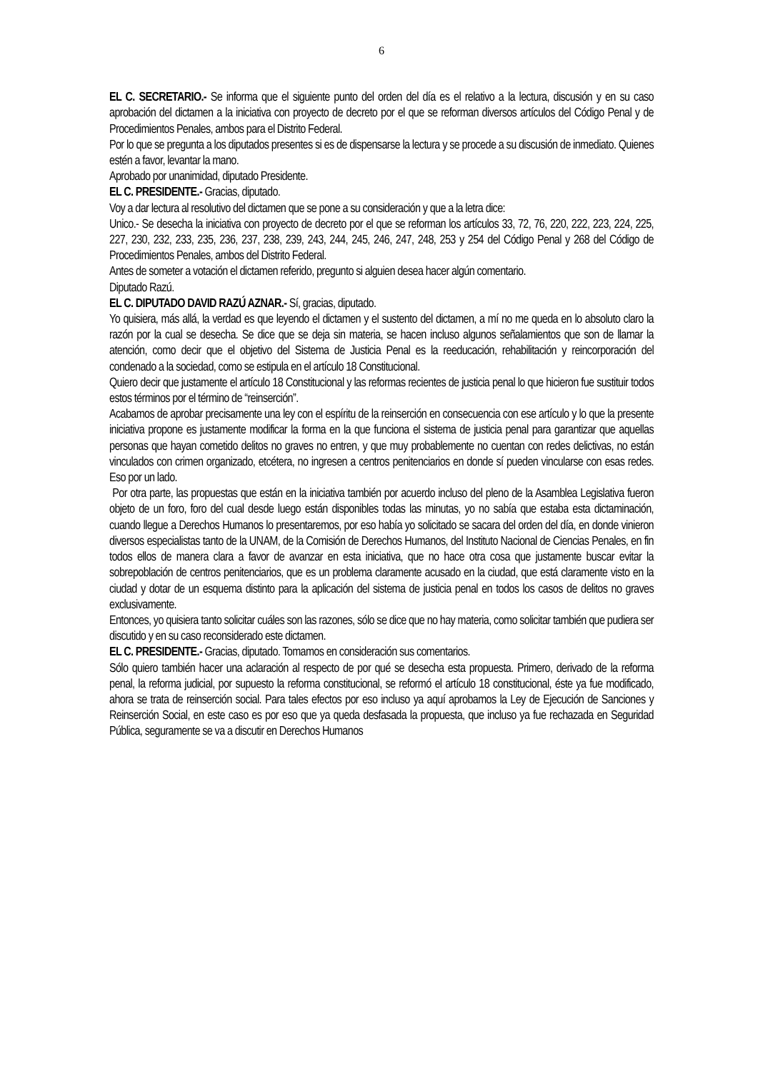6
EL C. SECRETARIO.- Se informa que el siguiente punto del orden del día es el relativo a la lectura, discusión y en su caso aprobación del dictamen a la iniciativa con proyecto de decreto por el que se reforman diversos artículos del Código Penal y de Procedimientos Penales, ambos para el Distrito Federal.
Por lo que se pregunta a los diputados presentes si es de dispensarse la lectura y se procede a su discusión de inmediato. Quienes estén a favor, levantar la mano.
Aprobado por unanimidad, diputado Presidente.
EL C. PRESIDENTE.- Gracias, diputado.
Voy a dar lectura al resolutivo del dictamen que se pone a su consideración y que a la letra dice:
Unico.- Se desecha la iniciativa con proyecto de decreto por el que se reforman los artículos 33, 72, 76, 220, 222, 223, 224, 225, 227, 230, 232, 233, 235, 236, 237, 238, 239, 243, 244, 245, 246, 247, 248, 253 y 254 del Código Penal y 268 del Código de Procedimientos Penales, ambos del Distrito Federal.
Antes de someter a votación el dictamen referido, pregunto si alguien desea hacer algún comentario.
Diputado Razú.
EL C. DIPUTADO DAVID RAZÚ AZNAR.- Sí, gracias, diputado.
Yo quisiera, más allá, la verdad es que leyendo el dictamen y el sustento del dictamen, a mí no me queda en lo absoluto claro la razón por la cual se desecha. Se dice que se deja sin materia, se hacen incluso algunos señalamientos que son de llamar la atención, como decir que el objetivo del Sistema de Justicia Penal es la reeducación, rehabilitación y reincorporación del condenado a la sociedad, como se estipula en el artículo 18 Constitucional.
Quiero decir que justamente el artículo 18 Constitucional y las reformas recientes de justicia penal lo que hicieron fue sustituir todos estos términos por el término de “reinserción”.
Acabamos de aprobar precisamente una ley con el espíritu de la reinserción en consecuencia con ese artículo y lo que la presente iniciativa propone es justamente modificar la forma en la que funciona el sistema de justicia penal para garantizar que aquellas personas que hayan cometido delitos no graves no entren, y que muy probablemente no cuentan con redes delictivas, no están vinculados con crimen organizado, etcétera, no ingresen a centros penitenciarios en donde sí pueden vincularse con esas redes. Eso por un lado.
Por otra parte, las propuestas que están en la iniciativa también por acuerdo incluso del pleno de la Asamblea Legislativa fueron objeto de un foro, foro del cual desde luego están disponibles todas las minutas, yo no sabía que estaba esta dictaminación, cuando llegue a Derechos Humanos lo presentaremos, por eso había yo solicitado se sacara del orden del día, en donde vinieron diversos especialistas tanto de la UNAM, de la Comisión de Derechos Humanos, del Instituto Nacional de Ciencias Penales, en fin todos ellos de manera clara a favor de avanzar en esta iniciativa, que no hace otra cosa que justamente buscar evitar la sobrepoblación de centros penitenciarios, que es un problema claramente acusado en la ciudad, que está claramente visto en la ciudad y dotar de un esquema distinto para la aplicación del sistema de justicia penal en todos los casos de delitos no graves exclusivamente.
Entonces, yo quisiera tanto solicitar cuáles son las razones, sólo se dice que no hay materia, como solicitar también que pudiera ser discutido y en su caso reconsiderado este dictamen.
EL C. PRESIDENTE.- Gracias, diputado. Tomamos en consideración sus comentarios.
Sólo quiero también hacer una aclaración al respecto de por qué se desecha esta propuesta. Primero, derivado de la reforma penal, la reforma judicial, por supuesto la reforma constitucional, se reformó el artículo 18 constitucional, éste ya fue modificado, ahora se trata de reinserción social. Para tales efectos por eso incluso ya aquí aprobamos la Ley de Ejecución de Sanciones y Reinserción Social, en este caso es por eso que ya queda desfasada la propuesta, que incluso ya fue rechazada en Seguridad Pública, seguramente se va a discutir en Derechos Humanos